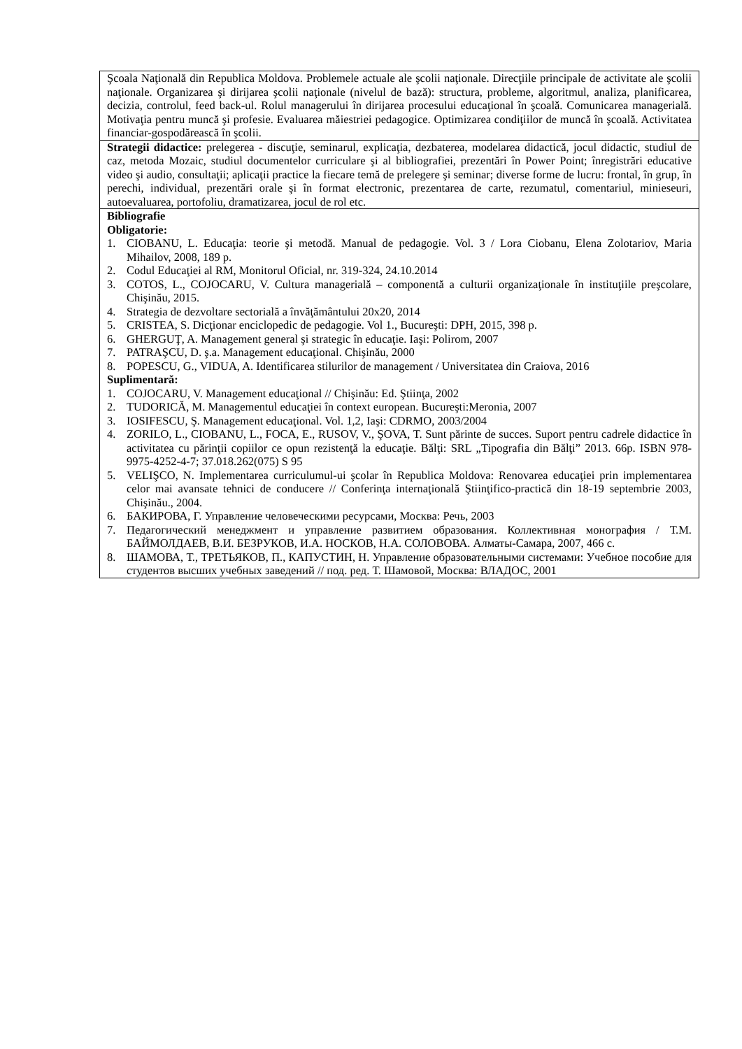| Şcoala Naţională din Republica Moldova. Problemele actuale ale şcolii naţionale. Direcţiile principale de activitate ale şcolii naţionale. Organizarea şi dirijarea şcolii naţionale (nivelul de bază): structura, probleme, algoritmul, analiza, planificarea, decizia, controlul, feed back-ul. Rolul managerului în dirijarea procesului educaţional în şcoală. Comunicarea managerială. Motivaţia pentru muncă şi profesie. Evaluarea măiestriei pedagogice. Optimizarea condiţiilor de muncă în şcoală. Activitatea financiar-gospodărească în şcolii. |
| Strategii didactice: prelegerea - discuţie, seminarul, explicaţia, dezbaterea, modelarea didactică, jocul didactic, studiul de caz, metoda Mozaic, studiul documentelor curriculare şi al bibliografiei, prezentări în Power Point; înregistrări educative video şi audio, consultaţii; aplicaţii practice la fiecare temă de prelegere şi seminar; diverse forme de lucru: frontal, în grup, în perechi, individual, prezentări orale şi în format electronic, prezentarea de carte, rezumatul, comentariul, minieseuri, autoevaluarea, portofoliu, dramatizarea, jocul de rol etc. |
| Bibliografie Obligatorie: 1. CIOBANU, L. Educaţia: teorie şi metodă. Manual de pedagogie. Vol. 3 / Lora Ciobanu, Elena Zolotariov, Maria Mihailov, 2008, 189 p. 2. Codul Educaţiei al RM, Monitorul Oficial, nr. 319-324, 24.10.2014 3. COTOS, L., COJOCARU, V. Cultura managerială – componentă a culturii organizaţionale în instituţiile preşcolare, Chişinău, 2015. 4. Strategia de dezvoltare sectorială a învăţământului 20x20, 2014 5. CRISTEA, S. Dicţionar enciclopedic de pedagogie. Vol 1., Bucureşti: DPH, 2015, 398 p. 6. GHERGUŢ, A. Management general şi strategic în educaţie. Iaşi: Polirom, 2007 7. PATRAŞCU, D. ş.a. Management educaţional. Chişinău, 2000 8. POPESCU, G., VIDUA, A. Identificarea stilurilor de management / Universitatea din Craiova, 2016 Suplimentară: 1. COJOCARU, V. Management educaţional // Chişinău: Ed. Ştiinţa, 2002 2. TUDORICĂ, M. Managementul educaţiei în context european. Bucureşti:Meronia, 2007 3. IOSIFESCU, Ş. Management educaţional. Vol. 1,2, Iaşi: CDRMO, 2003/2004 4. ZORILO, L., CIOBANU, L., FOCA, E., RUSOV, V., ŞOVA, T. Sunt părinte de succes. Suport pentru cadrele didactice în activitatea cu părinţii copiilor ce opun rezistenţă la educaţie. Bălţi: SRL „Tipografia din Bălţi” 2013. 66p. ISBN 978-9975-4252-4-7; 37.018.262(075) S 95 5. VELIŞCO, N. Implementarea curriculumul-ui şcolar în Republica Moldova: Renovarea educaţiei prin implementarea celor mai avansate tehnici de conducere // Conferinţa internaţională Ştiinţifico-practică din 18-19 septembrie 2003, Chişinău., 2004. 6. БАКИРОВА, Г. Управление человеческими ресурсами, Москва: Речь, 2003 7. Педагогический менеджмент и управление развитием образования. Коллективная монография / Т.М. БАЙМОЛДАЕВ, В.И. БЕЗРУКОВ, И.А. НОСКОВ, Н.А. СОЛОВОВА. Алматы-Самара, 2007, 466 с. 8. ШАМОВА, Т., ТРЕТЬЯКОВ, П., КАПУСТИН, Н. Управление образовательными системами: Учебное пособие для студентов высших учебных заведений // под. ред. Т. Шамовой, Москва: ВЛАДОС, 2001 |